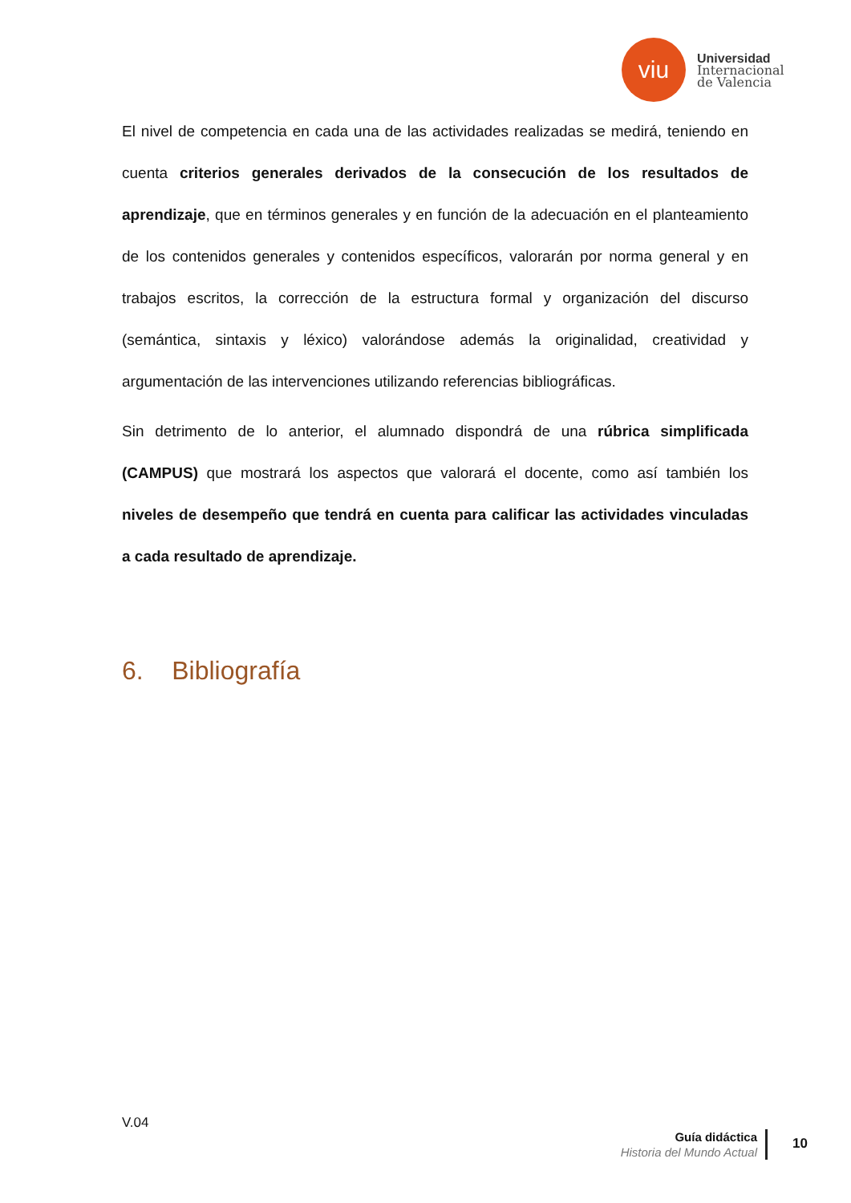viu
Universidad
Internacional
de Valencia
El nivel de competencia en cada una de las actividades realizadas se medirá, teniendo en cuenta criterios generales derivados de la consecución de los resultados de aprendizaje, que en términos generales y en función de la adecuación en el planteamiento de los contenidos generales y contenidos específicos, valorarán por norma general y en trabajos escritos, la corrección de la estructura formal y organización del discurso (semántica, sintaxis y léxico) valorándose además la originalidad, creatividad y argumentación de las intervenciones utilizando referencias bibliográficas.
Sin detrimento de lo anterior, el alumnado dispondrá de una rúbrica simplificada (CAMPUS) que mostrará los aspectos que valorará el docente, como así también los niveles de desempeño que tendrá en cuenta para calificar las actividades vinculadas a cada resultado de aprendizaje.
6. Bibliografía
V.04
Guía didáctica
Historia del Mundo Actual
10